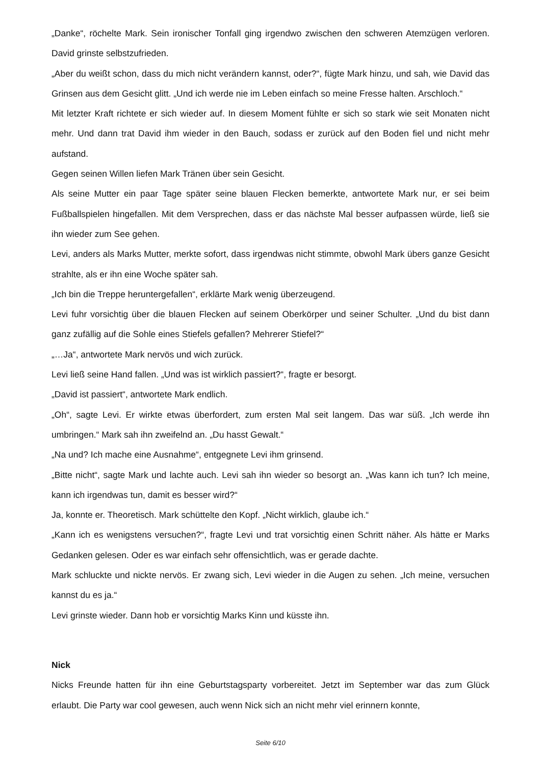„Danke“, röchelte Mark. Sein ironischer Tonfall ging irgendwo zwischen den schweren Atemzügen verloren. David grinste selbstzufrieden.
„Aber du weißt schon, dass du mich nicht verändern kannst, oder?“, fügte Mark hinzu, und sah, wie David das Grinsen aus dem Gesicht glitt. „Und ich werde nie im Leben einfach so meine Fresse halten. Arschloch.“
Mit letzter Kraft richtete er sich wieder auf. In diesem Moment fühlte er sich so stark wie seit Monaten nicht mehr. Und dann trat David ihm wieder in den Bauch, sodass er zurück auf den Boden fiel und nicht mehr aufstand.
Gegen seinen Willen liefen Mark Tränen über sein Gesicht.
Als seine Mutter ein paar Tage später seine blauen Flecken bemerkte, antwortete Mark nur, er sei beim Fußballspielen hingefallen. Mit dem Versprechen, dass er das nächste Mal besser aufpassen würde, ließ sie ihn wieder zum See gehen.
Levi, anders als Marks Mutter, merkte sofort, dass irgendwas nicht stimmte, obwohl Mark übers ganze Gesicht strahlte, als er ihn eine Woche später sah.
„Ich bin die Treppe heruntergefallen“, erklärte Mark wenig überzeugend.
Levi fuhr vorsichtig über die blauen Flecken auf seinem Oberkörper und seiner Schulter. „Und du bist dann ganz zufällig auf die Sohle eines Stiefels gefallen? Mehrerer Stiefel?“
„…Ja“, antwortete Mark nervös und wich zurück.
Levi ließ seine Hand fallen. „Und was ist wirklich passiert?“, fragte er besorgt.
„David ist passiert“, antwortete Mark endlich.
„Oh“, sagte Levi. Er wirkte etwas überfordert, zum ersten Mal seit langem. Das war süß. „Ich werde ihn umbringen.“ Mark sah ihn zweifelnd an. „Du hasst Gewalt.“
„Na und? Ich mache eine Ausnahme“, entgegnete Levi ihm grinsend.
„Bitte nicht“, sagte Mark und lachte auch. Levi sah ihn wieder so besorgt an. „Was kann ich tun? Ich meine, kann ich irgendwas tun, damit es besser wird?“
Ja, konnte er. Theoretisch. Mark schüttelte den Kopf. „Nicht wirklich, glaube ich.“
„Kann ich es wenigstens versuchen?“, fragte Levi und trat vorsichtig einen Schritt näher. Als hätte er Marks Gedanken gelesen. Oder es war einfach sehr offensichtlich, was er gerade dachte.
Mark schluckte und nickte nervös. Er zwang sich, Levi wieder in die Augen zu sehen. „Ich meine, versuchen kannst du es ja.“
Levi grinste wieder. Dann hob er vorsichtig Marks Kinn und küsste ihn.
Nick
Nicks Freunde hatten für ihn eine Geburtstagsparty vorbereitet. Jetzt im September war das zum Glück erlaubt. Die Party war cool gewesen, auch wenn Nick sich an nicht mehr viel erinnern konnte,
Seite 6/10